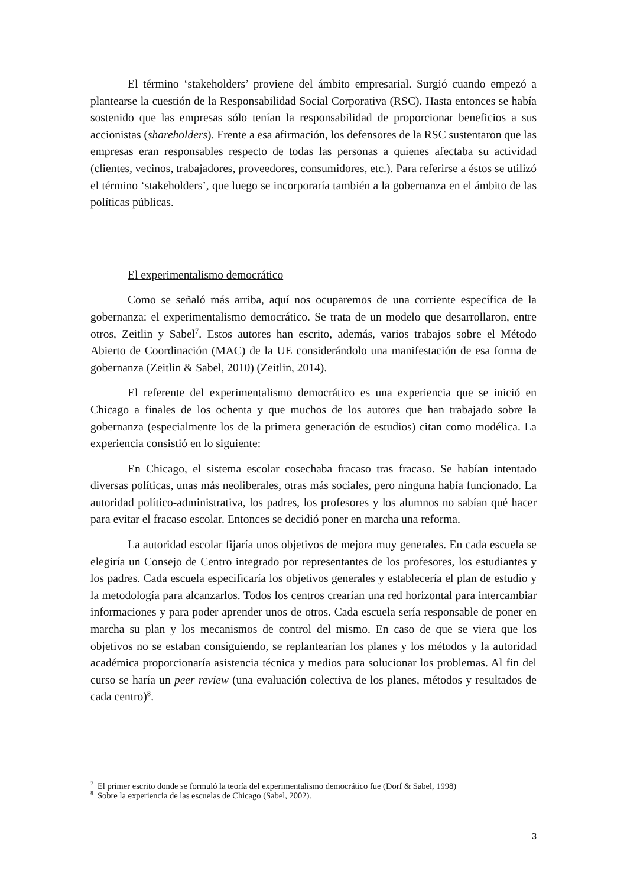El término ‘stakeholders’ proviene del ámbito empresarial. Surgió cuando empezó a plantearse la cuestión de la Responsabilidad Social Corporativa (RSC). Hasta entonces se había sostenido que las empresas sólo tenían la responsabilidad de proporcionar beneficios a sus accionistas (shareholders). Frente a esa afirmación, los defensores de la RSC sustentaron que las empresas eran responsables respecto de todas las personas a quienes afectaba su actividad (clientes, vecinos, trabajadores, proveedores, consumidores, etc.). Para referirse a éstos se utilizó el término ‘stakeholders’, que luego se incorporaría también a la gobernanza en el ámbito de las políticas públicas.
El experimentalismo democrático
Como se señaló más arriba, aquí nos ocuparemos de una corriente específica de la gobernanza: el experimentalismo democrático. Se trata de un modelo que desarrollaron, entre otros, Zeitlin y Sabel<sup>7</sup>. Estos autores han escrito, además, varios trabajos sobre el Método Abierto de Coordinación (MAC) de la UE considerándolo una manifestación de esa forma de gobernanza (Zeitlin & Sabel, 2010) (Zeitlin, 2014).
El referente del experimentalismo democrático es una experiencia que se inició en Chicago a finales de los ochenta y que muchos de los autores que han trabajado sobre la gobernanza (especialmente los de la primera generación de estudios) citan como modélica. La experiencia consistió en lo siguiente:
En Chicago, el sistema escolar cosechaba fracaso tras fracaso. Se habían intentado diversas políticas, unas más neoliberales, otras más sociales, pero ninguna había funcionado. La autoridad político-administrativa, los padres, los profesores y los alumnos no sabían qué hacer para evitar el fracaso escolar. Entonces se decidió poner en marcha una reforma.
La autoridad escolar fijaría unos objetivos de mejora muy generales. En cada escuela se elegiría un Consejo de Centro integrado por representantes de los profesores, los estudiantes y los padres. Cada escuela especificaría los objetivos generales y establecería el plan de estudio y la metodología para alcanzarlos. Todos los centros crearían una red horizontal para intercambiar informaciones y para poder aprender unos de otros. Cada escuela sería responsable de poner en marcha su plan y los mecanismos de control del mismo. En caso de que se viera que los objetivos no se estaban consiguiendo, se replantearían los planes y los métodos y la autoridad académica proporcionaría asistencia técnica y medios para solucionar los problemas. Al fin del curso se haría un peer review (una evaluación colectiva de los planes, métodos y resultados de cada centro)<sup>8</sup>.
<sup>7</sup> El primer escrito donde se formuló la teoría del experimentalismo democrático fue (Dorf & Sabel, 1998)
<sup>8</sup> Sobre la experiencia de las escuelas de Chicago (Sabel, 2002).
3